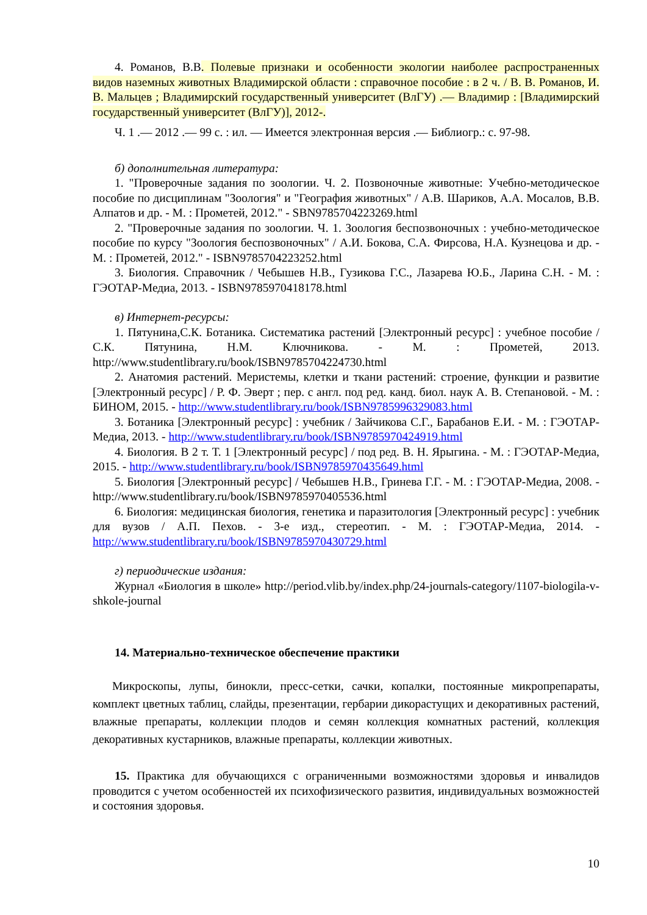4. Романов, В.В. Полевые признаки и особенности экологии наиболее распространенных видов наземных животных Владимирской области : справочное пособие : в 2 ч. / В. В. Романов, И. В. Мальцев ; Владимирский государственный университет (ВлГУ) .— Владимир : [Владимирский государственный университет (ВлГУ)], 2012-.
Ч. 1 .— 2012 .— 99 с. : ил. — Имеется электронная версия .— Библиогр.: с. 97-98.
б) дополнительная литература:
1. "Проверочные задания по зоологии. Ч. 2. Позвоночные животные: Учебно-методическое пособие по дисциплинам "Зоология" и "География животных" / А.В. Шариков, А.А. Мосалов, В.В. Алпатов и др. - М. : Прометей, 2012." - SBN9785704223269.html
2. "Проверочные задания по зоологии. Ч. 1. Зоология беспозвоночных : учебно-методическое пособие по курсу "Зоология беспозвоночных" / А.И. Бокова, С.А. Фирсова, Н.А. Кузнецова и др. - М. : Прометей, 2012." - ISBN9785704223252.html
3. Биология. Справочник / Чебышев Н.В., Гузикова Г.С., Лазарева Ю.Б., Ларина С.Н. - М. : ГЭОТАР-Медиа, 2013. - ISBN9785970418178.html
в) Интернет-ресурсы:
1. Пятунина,С.К. Ботаника. Систематика растений [Электронный ресурс] : учебное пособие / С.К. Пятунина, Н.М. Ключникова. - М. : Прометей, 2013. http://www.studentlibrary.ru/book/ISBN9785704224730.html
2. Анатомия растений. Меристемы, клетки и ткани растений: строение, функции и развитие [Электронный ресурс] / Р. Ф. Эверт ; пер. с англ. под ред. канд. биол. наук А. В. Степановой. - М. : БИНОМ, 2015. - http://www.studentlibrary.ru/book/ISBN9785996329083.html
3. Ботаника [Электронный ресурс] : учебник / Зайчикова С.Г., Барабанов Е.И. - М. : ГЭОТАР-Медиа, 2013. - http://www.studentlibrary.ru/book/ISBN9785970424919.html
4. Биология. В 2 т. Т. 1 [Электронный ресурс] / под ред. В. Н. Ярыгина. - М. : ГЭОТАР-Медиа, 2015. - http://www.studentlibrary.ru/book/ISBN9785970435649.html
5. Биология [Электронный ресурс] / Чебышев Н.В., Гринева Г.Г. - М. : ГЭОТАР-Медиа, 2008. - http://www.studentlibrary.ru/book/ISBN9785970405536.html
6. Биология: медицинская биология, генетика и паразитология [Электронный ресурс] : учебник для вузов / А.П. Пехов. - 3-е изд., стереотип. - М. : ГЭОТАР-Медиа, 2014. - http://www.studentlibrary.ru/book/ISBN9785970430729.html
г) периодические издания:
Журнал «Биология в школе» http://period.vlib.by/index.php/24-journals-category/1107-biologila-v-shkole-journal
14. Материально-техническое обеспечение практики
Микроскопы, лупы, бинокли, пресс-сетки, сачки, копалки, постоянные микропрепараты, комплект цветных таблиц, слайды, презентации, гербарии дикорастущих и декоративных растений, влажные препараты, коллекции плодов и семян коллекция комнатных растений, коллекция декоративных кустарников, влажные препараты, коллекции животных.
15. Практика для обучающихся с ограниченными возможностями здоровья и инвалидов проводится с учетом особенностей их психофизического развития, индивидуальных возможностей и состояния здоровья.
10